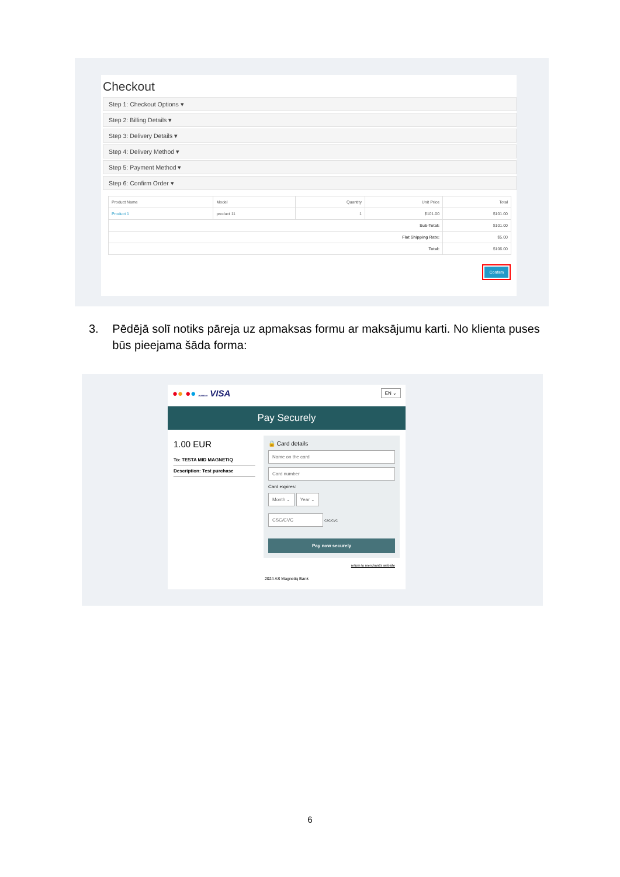Checkout
Step 1: Checkout Options ▾
Step 2: Billing Details ▾
Step 3: Delivery Details ▾
Step 4: Delivery Method ▾
Step 5: Payment Method ▾
Step 6: Confirm Order ▾
| Product Name | Model | Quantity | Unit Price | Total |
| --- | --- | --- | --- | --- |
| Product 1 | product 11 | 1 | $101.00 | $101.00 |
| Sub-Total: | | | | $101.00 |
| Flat Shipping Rate: | | | | $5.00 |
| Total: | | | | $106.00 |
Confirm
3. Pēdējā solī notiks pāreja uz apmaksas formu ar maksājumu karti. No klienta puses būs pieejama šāda forma:
●● ●● maestro VISA EN ⌄
Pay Securely
1.00 EUR
To: TESTA MID MAGNETIQ
Description: Test purchase
🔒 Card details
Name on the card
Card number
Card expires:
Month ⌄ Year ⌄
CSC/CVC CSC/CVC
Pay now securely
return to merchant's website
2024 AS Magnetiq Bank
6